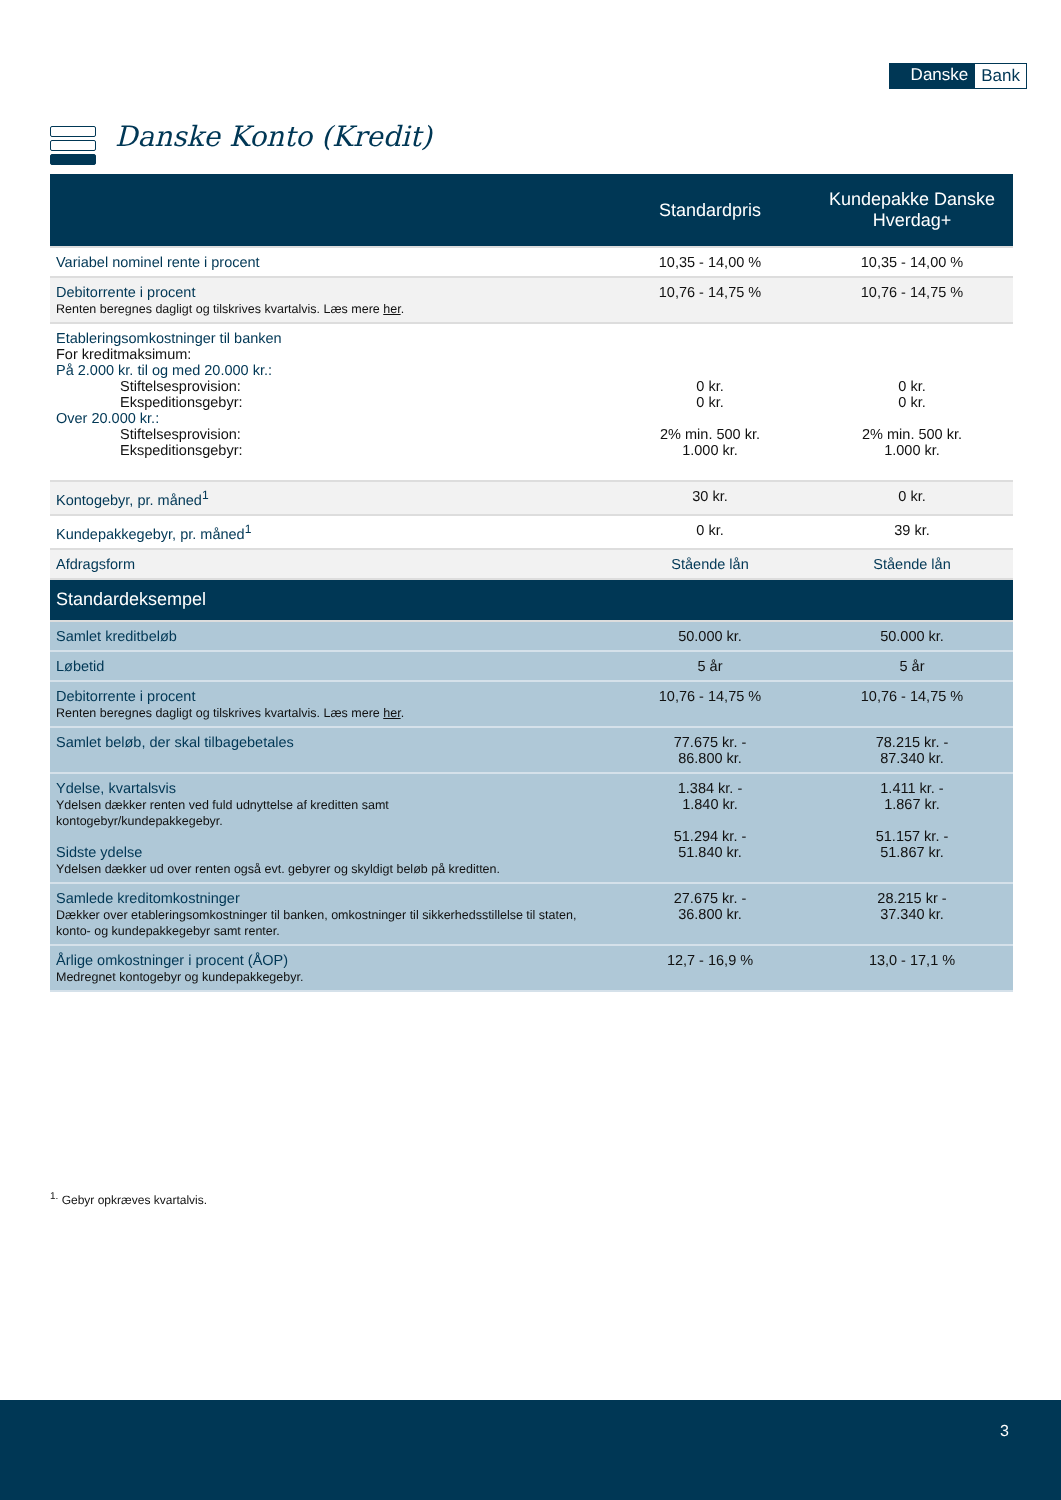Danske Bank
Danske Konto (Kredit)
| | Standardpris | Kundepakke Danske Hverdag+ |
| --- | --- | --- |
| Variabel nominel rente i procent | 10,35 - 14,00 % | 10,35 - 14,00 % |
| Debitorrente i procent Renten beregnes dagligt og tilskrives kvartalvis. Læs mere her . | 10,76 - 14,75 % | 10,76 - 14,75 % |
| Etableringsomkostninger til banken For kreditmaksimum: På 2.000 kr. til og med 20.000 kr.: Stiftelsesprovision: Ekspeditionsgebyr: Over 20.000 kr.: Stiftelsesprovision: Ekspeditionsgebyr: | 0 kr. 0 kr. 2% min. 500 kr. 1.000 kr. | 0 kr. 0 kr. 2% min. 500 kr. 1.000 kr. |
| Kontogebyr, pr. måned<sup>1</sup> | 30 kr. | 0 kr. |
| Kundepakkegebyr, pr. måned<sup>1</sup> | 0 kr. | 39 kr. |
| Afdragsform | Stående lån | Stående lån |
| Standardeksempel | | |
| Samlet kreditbeløb | 50.000 kr. | 50.000 kr. |
| Løbetid | 5 år | 5 år |
| Debitorrente i procent Renten beregnes dagligt og tilskrives kvartalvis. Læs mere her . | 10,76 - 14,75 % | 10,76 - 14,75 % |
| Samlet beløb, der skal tilbagebetales | 77.675 kr. - 86.800 kr. | 78.215 kr. - 87.340 kr. |
| Ydelse, kvartalsvis Ydelsen dækker renten ved fuld udnyttelse af kreditten samt kontogebyr/kundepakkegebyr. Sidste ydelse Ydelsen dækker ud over renten også evt. gebyrer og skyldigt beløb på kreditten. | 1.384 kr. - 1.840 kr. 51.294 kr. - 51.840 kr. | 1.411 kr. - 1.867 kr. 51.157 kr. - 51.867 kr. |
| Samlede kreditomkostninger Dækker over etableringsomkostninger til banken, omkostninger til sikkerhedsstillelse til staten, konto- og kundepakkegebyr samt renter. | 27.675 kr. - 36.800 kr. | 28.215 kr - 37.340 kr. |
| Årlige omkostninger i procent (ÅOP) Medregnet kontogebyr og kundepakkegebyr. | 12,7 - 16,9 % | 13,0 - 17,1 % |
<sup>1.</sup> Gebyr opkræves kvartalvis.
3